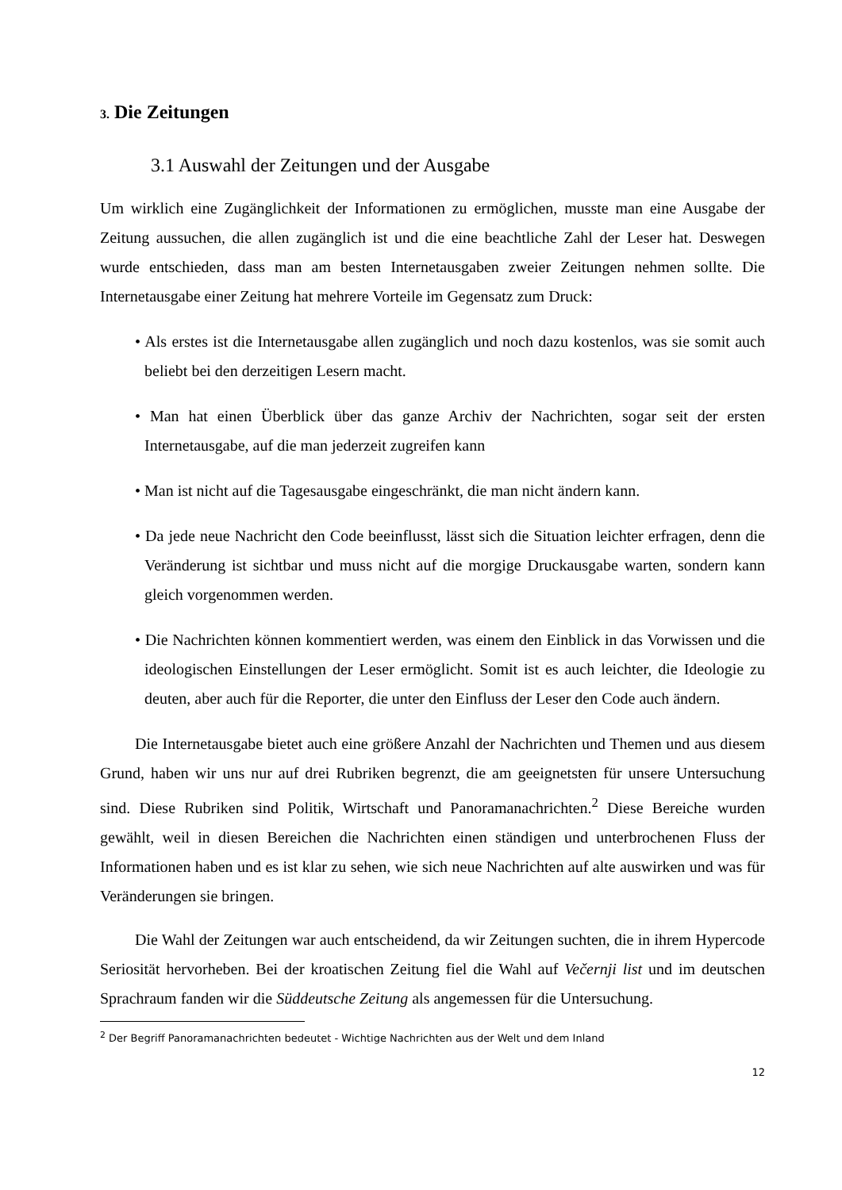3. Die Zeitungen
3.1 Auswahl der Zeitungen und der Ausgabe
Um wirklich eine Zugänglichkeit der Informationen zu ermöglichen, musste man eine Ausgabe der Zeitung aussuchen, die allen zugänglich ist und die eine beachtliche Zahl der Leser hat. Deswegen wurde entschieden, dass man am besten Internetausgaben zweier Zeitungen nehmen sollte. Die Internetausgabe einer Zeitung hat mehrere Vorteile im Gegensatz zum Druck:
• Als erstes ist die Internetausgabe allen zugänglich und noch dazu kostenlos, was sie somit auch beliebt bei den derzeitigen Lesern macht.
• Man hat einen Überblick über das ganze Archiv der Nachrichten, sogar seit der ersten Internetausgabe, auf die man jederzeit zugreifen kann
• Man ist nicht auf die Tagesausgabe eingeschränkt, die man nicht ändern kann.
• Da jede neue Nachricht den Code beeinflusst, lässt sich die Situation leichter erfragen, denn die Veränderung ist sichtbar und muss nicht auf die morgige Druckausgabe warten, sondern kann gleich vorgenommen werden.
• Die Nachrichten können kommentiert werden, was einem den Einblick in das Vorwissen und die ideologischen Einstellungen der Leser ermöglicht. Somit ist es auch leichter, die Ideologie zu deuten, aber auch für die Reporter, die unter den Einfluss der Leser den Code auch ändern.
Die Internetausgabe bietet auch eine größere Anzahl der Nachrichten und Themen und aus diesem Grund, haben wir uns nur auf drei Rubriken begrenzt, die am geeignetsten für unsere Untersuchung sind. Diese Rubriken sind Politik, Wirtschaft und Panoramanachrichten.<sup>2</sup> Diese Bereiche wurden gewählt, weil in diesen Bereichen die Nachrichten einen ständigen und unterbrochenen Fluss der Informationen haben und es ist klar zu sehen, wie sich neue Nachrichten auf alte auswirken und was für Veränderungen sie bringen.
Die Wahl der Zeitungen war auch entscheidend, da wir Zeitungen suchten, die in ihrem Hypercode Seriosität hervorheben. Bei der kroatischen Zeitung fiel die Wahl auf Večernji list und im deutschen Sprachraum fanden wir die Süddeutsche Zeitung als angemessen für die Untersuchung.
<sup>2</sup> Der Begriff Panoramanachrichten bedeutet - Wichtige Nachrichten aus der Welt und dem Inland
12